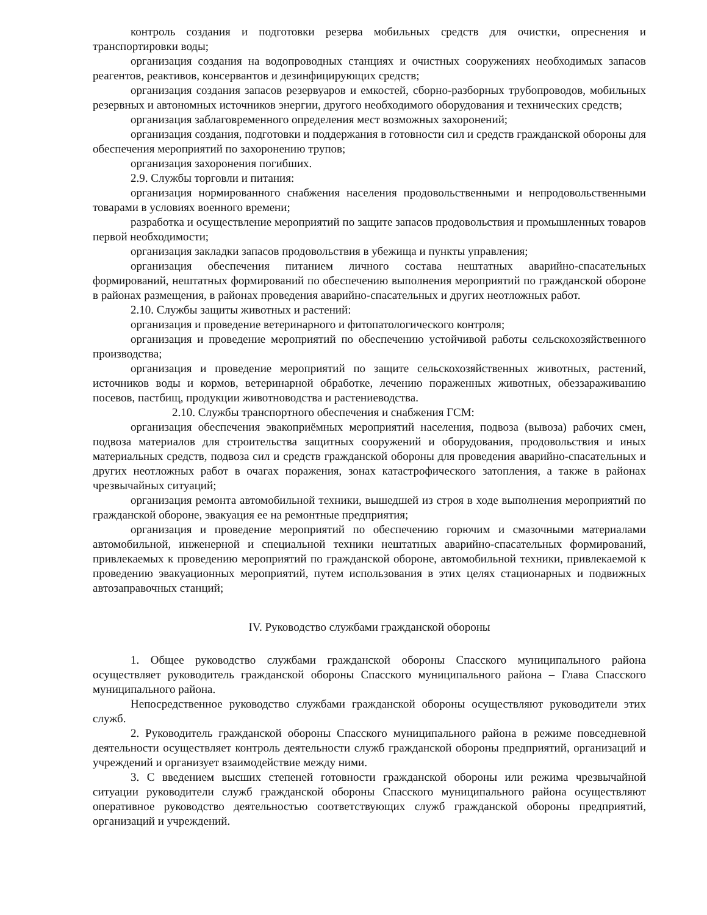контроль создания и подготовки резерва мобильных средств для очистки, опреснения и транспортировки воды;
организация создания на водопроводных станциях и очистных сооружениях необходимых запасов реагентов, реактивов, консервантов и дезинфицирующих средств;
организация создания запасов резервуаров и емкостей, сборно-разборных трубопроводов, мобильных резервных и автономных источников энергии, другого необходимого оборудования и технических средств;
организация заблаговременного определения мест возможных захоронений;
организация создания, подготовки и поддержания в готовности сил и средств гражданской обороны для обеспечения мероприятий по захоронению трупов;
организация захоронения погибших.
2.9. Службы торговли и питания:
организация нормированного снабжения населения продовольственными и непродовольственными товарами в условиях военного времени;
разработка и осуществление мероприятий по защите запасов продовольствия и промышленных товаров первой необходимости;
организация закладки запасов продовольствия в убежища и пункты управления;
организация обеспечения питанием личного состава нештатных аварийно-спасательных формирований, нештатных формирований по обеспечению выполнения мероприятий по гражданской обороне в районах размещения, в районах проведения аварийно-спасательных и других неотложных работ.
2.10. Службы защиты животных и растений:
организация и проведение ветеринарного и фитопатологического контроля;
организация и проведение мероприятий по обеспечению устойчивой работы сельскохозяйственного производства;
организация и проведение мероприятий по защите сельскохозяйственных животных, растений, источников воды и кормов, ветеринарной обработке, лечению пораженных животных, обеззараживанию посевов, пастбищ, продукции животноводства и растениеводства.
2.10. Службы транспортного обеспечения и снабжения ГСМ:
организация обеспечения эвакоприёмных мероприятий населения, подвоза (вывоза) рабочих смен, подвоза материалов для строительства защитных сооружений и оборудования, продовольствия и иных материальных средств, подвоза сил и средств гражданской обороны для проведения аварийно-спасательных и других неотложных работ в очагах поражения, зонах катастрофического затопления, а также в районах чрезвычайных ситуаций;
организация ремонта автомобильной техники, вышедшей из строя в ходе выполнения мероприятий по гражданской обороне, эвакуация ее на ремонтные предприятия;
организация и проведение мероприятий по обеспечению горючим и смазочными материалами автомобильной, инженерной и специальной техники нештатных аварийно-спасательных формирований, привлекаемых к проведению мероприятий по гражданской обороне, автомобильной техники, привлекаемой к проведению эвакуационных мероприятий, путем использования в этих целях стационарных и подвижных автозаправочных станций;
IV. Руководство службами гражданской обороны
1. Общее руководство службами гражданской обороны Спасского муниципального района осуществляет руководитель гражданской обороны Спасского муниципального района – Глава Спасского муниципального района.
Непосредственное руководство службами гражданской обороны осуществляют руководители этих служб.
2. Руководитель гражданской обороны Спасского муниципального района в режиме повседневной деятельности осуществляет контроль деятельности служб гражданской обороны предприятий, организаций и учреждений и организует взаимодействие между ними.
3. С введением высших степеней готовности гражданской обороны или режима чрезвычайной ситуации руководители служб гражданской обороны Спасского муниципального района осуществляют оперативное руководство деятельностью соответствующих служб гражданской обороны предприятий, организаций и учреждений.